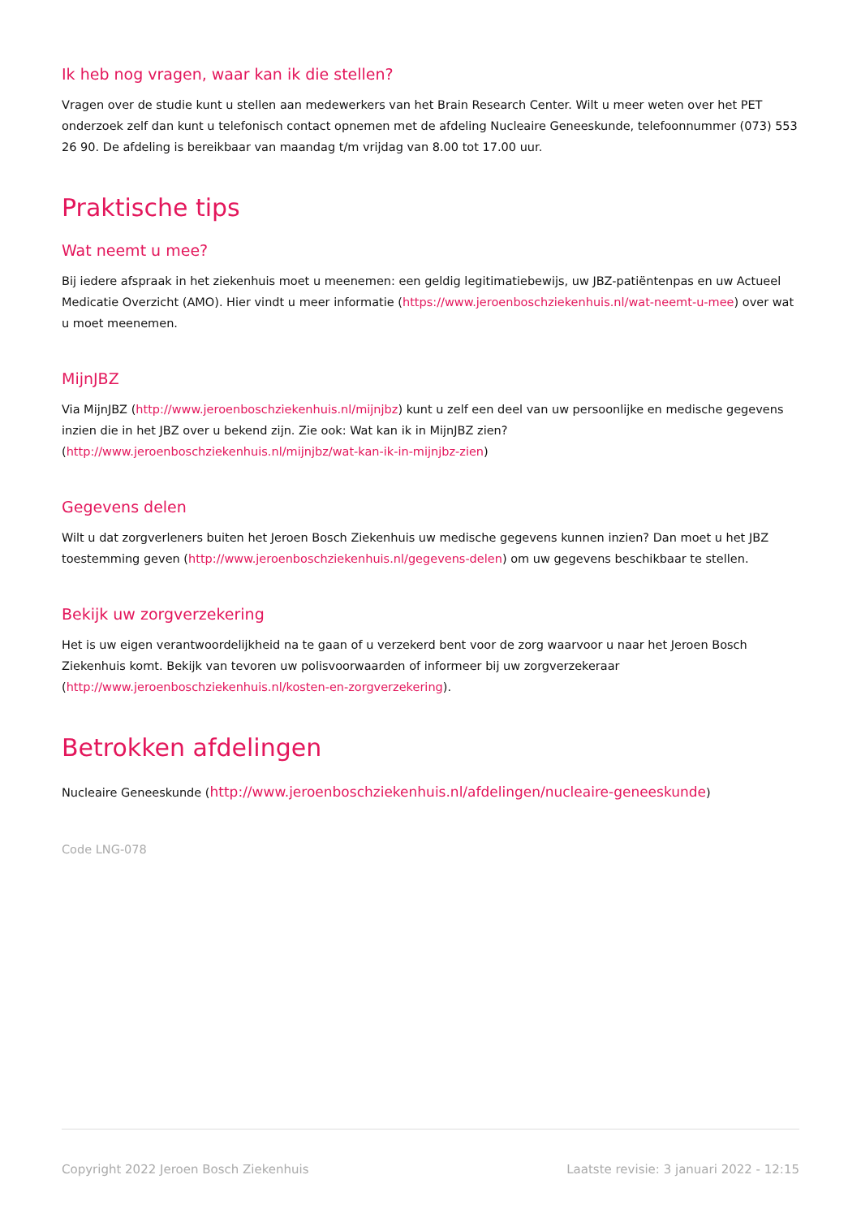Ik heb nog vragen, waar kan ik die stellen?
Vragen over de studie kunt u stellen aan medewerkers van het Brain Research Center. Wilt u meer weten over het PET onderzoek zelf dan kunt u telefonisch contact opnemen met de afdeling Nucleaire Geneeskunde, telefoonnummer (073) 553 26 90. De afdeling is bereikbaar van maandag t/m vrijdag van 8.00 tot 17.00 uur.
Praktische tips
Wat neemt u mee?
Bij iedere afspraak in het ziekenhuis moet u meenemen: een geldig legitimatiebewijs, uw JBZ-patiëntenpas en uw Actueel Medicatie Overzicht (AMO). Hier vindt u meer informatie (https://www.jeroenboschziekenhuis.nl/wat-neemt-u-mee) over wat u moet meenemen.
MijnJBZ
Via MijnJBZ (http://www.jeroenboschziekenhuis.nl/mijnjbz) kunt u zelf een deel van uw persoonlijke en medische gegevens inzien die in het JBZ over u bekend zijn. Zie ook: Wat kan ik in MijnJBZ zien? (http://www.jeroenboschziekenhuis.nl/mijnjbz/wat-kan-ik-in-mijnjbz-zien)
Gegevens delen
Wilt u dat zorgverleners buiten het Jeroen Bosch Ziekenhuis uw medische gegevens kunnen inzien? Dan moet u het JBZ toestemming geven (http://www.jeroenboschziekenhuis.nl/gegevens-delen) om uw gegevens beschikbaar te stellen.
Bekijk uw zorgverzekering
Het is uw eigen verantwoordelijkheid na te gaan of u verzekerd bent voor de zorg waarvoor u naar het Jeroen Bosch Ziekenhuis komt. Bekijk van tevoren uw polisvoorwaarden of informeer bij uw zorgverzekeraar (http://www.jeroenboschziekenhuis.nl/kosten-en-zorgverzekering).
Betrokken afdelingen
Nucleaire Geneeskunde (http://www.jeroenboschziekenhuis.nl/afdelingen/nucleaire-geneeskunde)
Code LNG-078
Copyright 2022 Jeroen Bosch Ziekenhuis Laatste revisie: 3 januari 2022 - 12:15